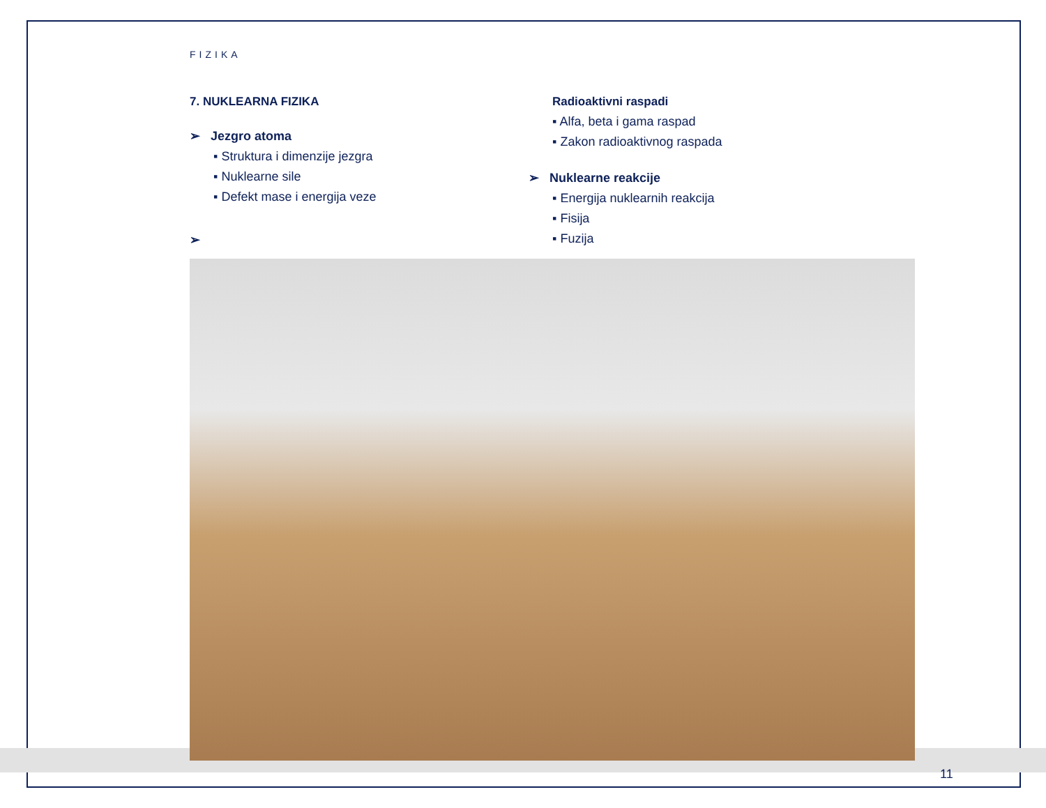FIZIKA
7. NUKLEARNA FIZIKA
➢ Jezgro atoma
▪ Struktura i dimenzije jezgra
▪ Nuklearne sile
▪ Defekt mase i energija veze
➢
Radioaktivni raspadi
▪ Alfa, beta i gama raspad
▪ Zakon radioaktivnog raspada
➢ Nuklearne reakcije
▪ Energija nuklearnih reakcija
▪ Fisija
▪ Fuzija
11